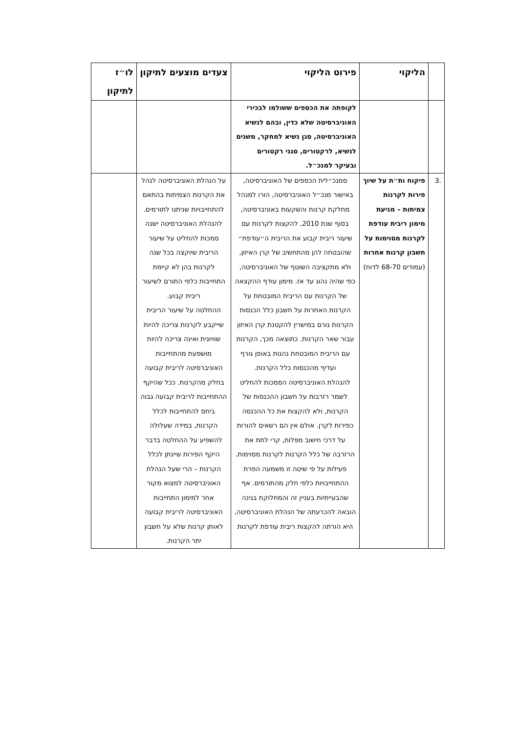| | הליקוי | פירוט הליקוי | צעדים מוצעים לתיקון | לו״ז לתיקון |
| --- | --- | --- | --- | --- |
| | | לקופתה את הכספים ששולמו לבכירי האוניברסיטה שלא כדין, ובהם לנשיא האוניברסיטה, סגן נשיא למחקר, משנים לנשיא, לרקטורים, סגני רקטורים ובעיקר למנכ״ל. | | |
| .3 | פיקוח ות״ת על שיוך פירות לקרנות צמיתות – מניעת מימון ריבית עודפת לקרנות מסוימות על חשבון קרנות אחרות (עמודים 68-70 לדוח) | סמנכ״לית הכספים של האוניברסיטה, באישור מנכ״ל האוניברסיטה, הורו למנהל מחלקת קרנות והשקעות באוניברסיטה, בסוף שנת 2010, להקצות לקרנות עם שיעור ריבית קבוע את הריבית ה״עודפת״ שהובטחה להן מהתחשיב של קרן האיזון, ולא מתקציבה השוטף של האוניברסיטה, כפי שהיה נהוג עד אז. מימון עודף ההקצאה של הקרנות עם הריבית המובטחת על הקרנות האחרות על חשבון כלל הכנסות הקרנות גורם במישרין להקטנת קרן האיזון עבור שאר הקרנות. כתוצאה מכך, הקרנות עם הריבית המובטחת נהנות באופן גורף ועדיף מהכנסות כלל הקרנות. להנהלת האוניברסיטה הסמכות להחליט לשמר רזרבות על חשבון ההכנסות של הקרנות, ולא להקצות את כל ההכנסה כפירות לקרן. אולם אין הם רשאים להורות על דרכי חישוב מפלות, קרי לתת את הרזרבה של כלל הקרנות לקרנות מסוימות. פעילות על פי שיטה זו משמעה הפרת ההתחייבויות כלפי חלק מהתורמים. אף שהבעייתיות בעניין זה והמחלוקת בגינה הובאה להכרעתה של הנהלת האוניברסיטה, היא הורתה להקצות ריבית עודפת לקרנות | על הנהלת האוניברסיטה לנהל את הקרנות הצמיתות בהתאם להתחייבויות שניתנו לתורמים. להנהלת האוניברסיטה ישנה סמכות להחליט על שיעור הריבית שיוקצה בכל שנה לקרנות בהן לא קיימת התחייבות כלפי התורם לשיעור ריבית קבוע. ההחלטה על שיעור הריבית שייקבע לקרנות צריכה להיות שוויונית ואינה צריכה להיות מושפעת מהתחייבות האוניברסיטה לריבית קבועה בחלק מהקרנות. ככל שהיקף ההתחייבות לריבית קבועה גבוה ביחס להתחייבות לכלל הקרנות, במידה שעלולה להשפיע על ההחלטה בדבר היקף הפירות שיינתן לכלל הקרנות – הרי שעל הנהלת האוניברסיטה למצוא מקור אחר למימון התחייבות האוניברסיטה לריבית קבועה לאותן קרנות שלא על חשבון יתר הקרנות. | |